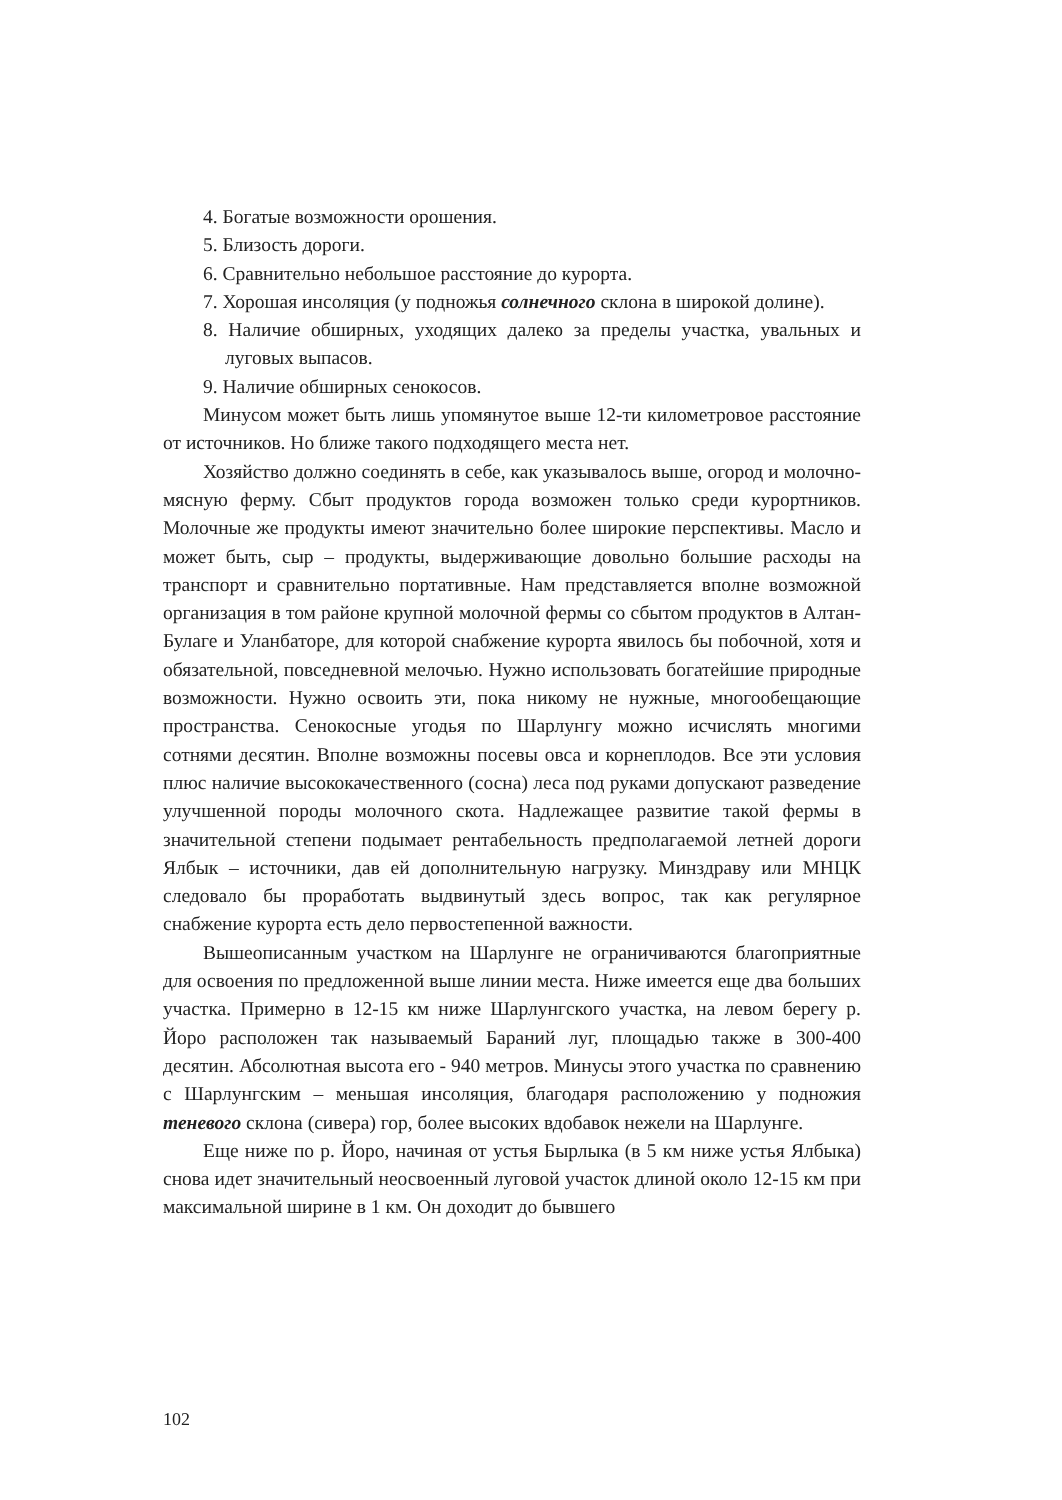4. Богатые возможности орошения.
5. Близость дороги.
6. Сравнительно небольшое расстояние до курорта.
7. Хорошая инсоляция (у подножья солнечного склона в широкой долине).
8. Наличие обширных, уходящих далеко за пределы участка, увальных и луговых выпасов.
9. Наличие обширных сенокосов.
Минусом может быть лишь упомянутое выше 12-ти километровое расстояние от источников. Но ближе такого подходящего места нет.
Хозяйство должно соединять в себе, как указывалось выше, огород и молочно-мясную ферму. Сбыт продуктов города возможен только среди курортников. Молочные же продукты имеют значительно более широкие перспективы. Масло и может быть, сыр – продукты, выдерживающие довольно большие расходы на транспорт и сравнительно портативные. Нам представляется вполне возможной организация в том районе крупной молочной фермы со сбытом продуктов в Алтан-Булаге и Уланбаторе, для которой снабжение курорта явилось бы побочной, хотя и обязательной, повседневной мелочью. Нужно использовать богатейшие природные возможности. Нужно освоить эти, пока никому не нужные, многообещающие пространства. Сенокосные угодья по Шарлунгу можно исчислять многими сотнями десятин. Вполне возможны посевы овса и корнеплодов. Все эти условия плюс наличие высококачественного (сосна) леса под руками допускают разведение улучшенной породы молочного скота. Надлежащее развитие такой фермы в значительной степени подымает рентабельность предполагаемой летней дороги Ялбык – источники, дав ей дополнительную нагрузку. Минздраву или МНЦК следовало бы проработать выдвинутый здесь вопрос, так как регулярное снабжение курорта есть дело первостепенной важности.
Вышеописанным участком на Шарлунге не ограничиваются благоприятные для освоения по предложенной выше линии места. Ниже имеется еще два больших участка. Примерно в 12-15 км ниже Шарлунгского участка, на левом берегу р. Йоро расположен так называемый Бараний луг, площадью также в 300-400 десятин. Абсолютная высота его - 940 метров. Минусы этого участка по сравнению с Шарлунгским – меньшая инсоляция, благодаря расположению у подножия теневого склона (сивера) гор, более высоких вдобавок нежели на Шарлунге.
Еще ниже по р. Йоро, начиная от устья Бырлыка (в 5 км ниже устья Ялбыка) снова идет значительный неосвоенный луговой участок длиной около 12-15 км при максимальной ширине в 1 км. Он доходит до бывшего
102